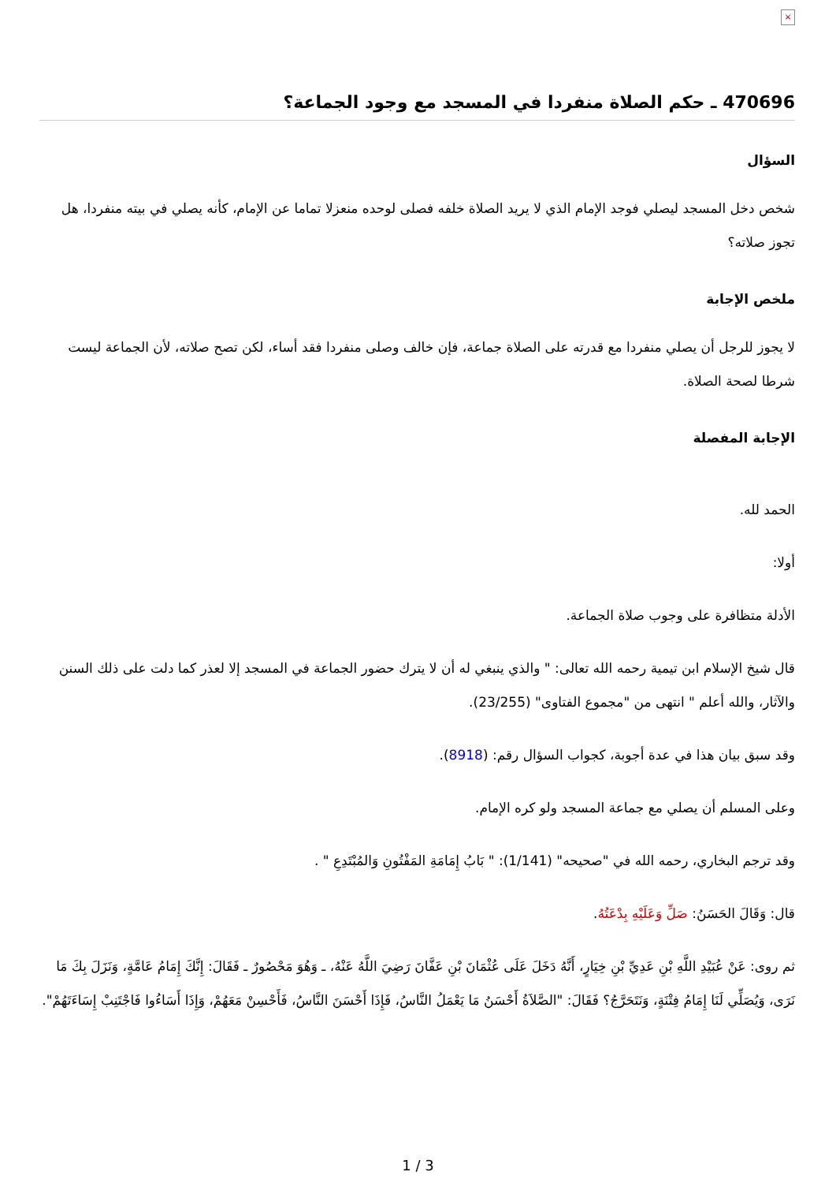×
470696 ـ حكم الصلاة منفردا في المسجد مع وجود الجماعة؟
السؤال
شخص دخل المسجد ليصلي فوجد الإمام الذي لا يريد الصلاة خلفه فصلى لوحده منعزلا تماما عن الإمام، كأنه يصلي في بيته منفردا، هل تجوز صلاته؟
ملخص الإجابة
لا يجوز للرجل أن يصلي منفردا مع قدرته على الصلاة جماعة، فإن خالف وصلى منفردا فقد أساء، لكن تصح صلاته، لأن الجماعة ليست شرطا لصحة الصلاة.
الإجابة المفصلة
الحمد لله.
أولا:
الأدلة متظافرة على وجوب صلاة الجماعة.
قال شيخ الإسلام ابن تيمية رحمه الله تعالى: " والذي ينبغي له أن لا يترك حضور الجماعة في المسجد إلا لعذر كما دلت على ذلك السنن والآثار، والله أعلم " انتهى من "مجموع الفتاوى" (23/255).
وقد سبق بيان هذا في عدة أجوبة، كجواب السؤال رقم: (8918).
وعلى المسلم أن يصلي مع جماعة المسجد ولو كره الإمام.
وقد ترجم البخاري، رحمه الله في "صحيحه" (1/141): " بَابُ إِمَامَةِ المَفْتُونِ وَالمُبْتَدِعِ " .
قال: وَقَالَ الحَسَنُ: صَلِّ وَعَلَيْهِ بِدْعَتُهُ.
ثم روى: عَنْ عُبَيْدِ اللَّهِ بْنِ عَدِيِّ بْنِ خِيَارٍ، أَنَّهُ دَخَلَ عَلَى عُثْمَانَ بْنِ عَفَّانَ رَضِيَ اللَّهُ عَنْهُ، ـ وَهُوَ مَحْصُورٌ ـ فَقَالَ: إِنَّكَ إِمَامُ عَامَّةٍ، وَنَزَلَ بِكَ مَا نَرَى، وَيُصَلِّي لَنَا إِمَامُ فِتْنَةٍ، وَنَتَحَرَّجُ؟ فَقَالَ: "الصَّلاَةُ أَحْسَنُ مَا يَعْمَلُ النَّاسُ، فَإِذَا أَحْسَنَ النَّاسُ، فَأَحْسِنْ مَعَهُمْ، وَإِذَا أَسَاءُوا فَاجْتَنِبْ إِسَاءَتَهُمْ".
1 / 3